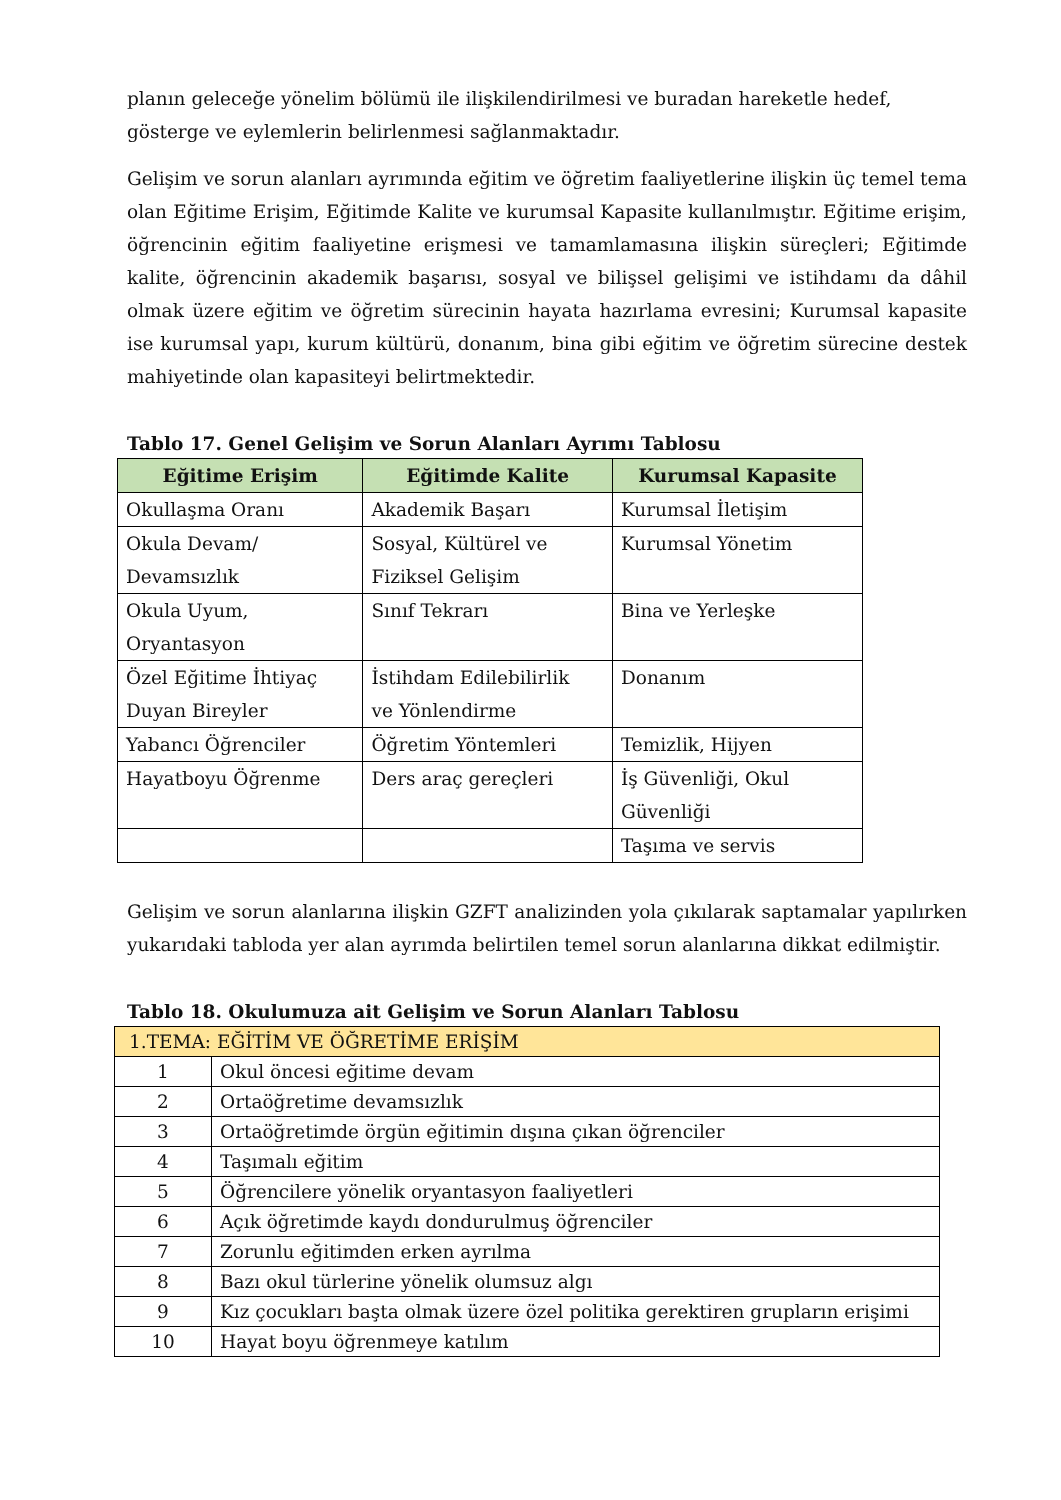planın geleceğe yönelim bölümü ile ilişkilendirilmesi ve buradan hareketle hedef, gösterge ve eylemlerin belirlenmesi sağlanmaktadır.
Gelişim ve sorun alanları ayrımında eğitim ve öğretim faaliyetlerine ilişkin üç temel tema olan Eğitime Erişim, Eğitimde Kalite ve kurumsal Kapasite kullanılmıştır. Eğitime erişim, öğrencinin eğitim faaliyetine erişmesi ve tamamlamasına ilişkin süreçleri; Eğitimde kalite, öğrencinin akademik başarısı, sosyal ve bilişsel gelişimi ve istihdamı da dâhil olmak üzere eğitim ve öğretim sürecinin hayata hazırlama evresini; Kurumsal kapasite ise kurumsal yapı, kurum kültürü, donanım, bina gibi eğitim ve öğretim sürecine destek mahiyetinde olan kapasiteyi belirtmektedir.
Tablo 17. Genel Gelişim ve Sorun Alanları Ayrımı Tablosu
| Eğitime Erişim | Eğitimde Kalite | Kurumsal Kapasite |
| --- | --- | --- |
| Okullaşma Oranı | Akademik Başarı | Kurumsal İletişim |
| Okula Devam/ Devamsızlık | Sosyal, Kültürel ve Fiziksel Gelişim | Kurumsal Yönetim |
| Okula Uyum, Oryantasyon | Sınıf Tekrarı | Bina ve Yerleşke |
| Özel Eğitime İhtiyaç Duyan Bireyler | İstihdam Edilebilirlik ve Yönlendirme | Donanım |
| Yabancı Öğrenciler | Öğretim Yöntemleri | Temizlik, Hijyen |
| Hayatboyu Öğrenme | Ders araç gereçleri | İş Güvenliği, Okul Güvenliği |
| | | Taşıma ve servis |
Gelişim ve sorun alanlarına ilişkin GZFT analizinden yola çıkılarak saptamalar yapılırken yukarıdaki tabloda yer alan ayrımda belirtilen temel sorun alanlarına dikkat edilmiştir.
Tablo 18. Okulumuza ait Gelişim ve Sorun Alanları Tablosu
| 1.TEMA: EĞİTİM VE ÖĞRETİME ERİŞİM | |
| 1 | Okul öncesi eğitime devam |
| 2 | Ortaöğretime devamsızlık |
| 3 | Ortaöğretimde örgün eğitimin dışına çıkan öğrenciler |
| 4 | Taşımalı eğitim |
| 5 | Öğrencilere yönelik oryantasyon faaliyetleri |
| 6 | Açık öğretimde kaydı dondurulmuş öğrenciler |
| 7 | Zorunlu eğitimden erken ayrılma |
| 8 | Bazı okul türlerine yönelik olumsuz algı |
| 9 | Kız çocukları başta olmak üzere özel politika gerektiren grupların erişimi |
| 10 | Hayat boyu öğrenmeye katılım |